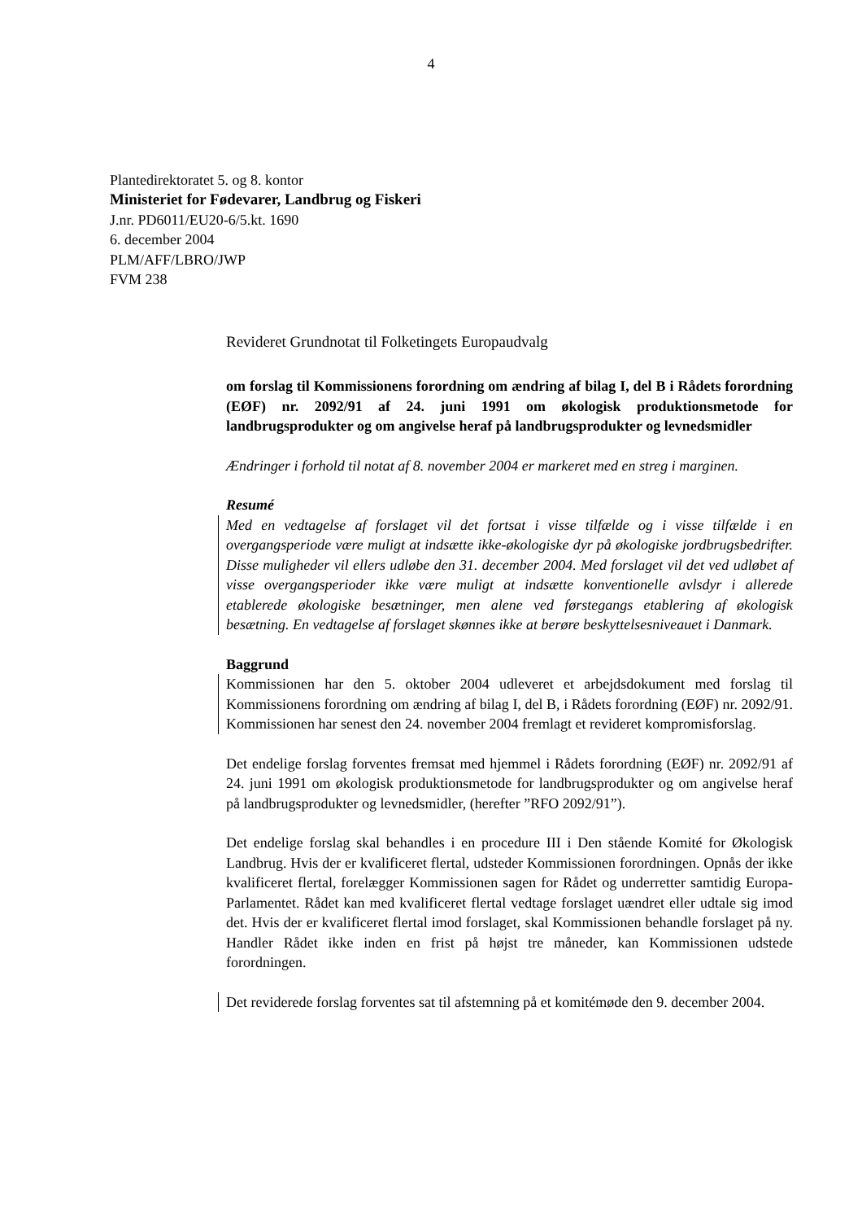4
Plantedirektoratet 5. og 8. kontor
Ministeriet for Fødevarer, Landbrug og Fiskeri
J.nr. PD6011/EU20-6/5.kt. 1690
6. december 2004
PLM/AFF/LBRO/JWP
FVM 238
Revideret Grundnotat til Folketingets Europaudvalg
om forslag til Kommissionens forordning om ændring af bilag I, del B i Rådets forordning (EØF) nr. 2092/91 af 24. juni 1991 om økologisk produktionsmetode for landbrugsprodukter og om angivelse heraf på landbrugsprodukter og levnedsmidler
Ændringer i forhold til notat af 8. november 2004 er markeret med en streg i marginen.
Resumé
Med en vedtagelse af forslaget vil det fortsat i visse tilfælde og i visse tilfælde i en overgangsperiode være muligt at indsætte ikke-økologiske dyr på økologiske jordbrugsbedrifter. Disse muligheder vil ellers udløbe den 31. december 2004. Med forslaget vil det ved udløbet af visse overgangsperioder ikke være muligt at indsætte konventionelle avlsdyr i allerede etablerede økologiske besætninger, men alene ved førstegangs etablering af økologisk besætning. En vedtagelse af forslaget skønnes ikke at berøre beskyttelsesniveauet i Danmark.
Baggrund
Kommissionen har den 5. oktober 2004 udleveret et arbejdsdokument med forslag til Kommissionens forordning om ændring af bilag I, del B, i Rådets forordning (EØF) nr. 2092/91. Kommissionen har senest den 24. november 2004 fremlagt et revideret kompromisforslag.
Det endelige forslag forventes fremsat med hjemmel i Rådets forordning (EØF) nr. 2092/91 af 24. juni 1991 om økologisk produktionsmetode for landbrugsprodukter og om angivelse heraf på landbrugsprodukter og levnedsmidler, (herefter ”RFO 2092/91”).
Det endelige forslag skal behandles i en procedure III i Den stående Komité for Økologisk Landbrug. Hvis der er kvalificeret flertal, udsteder Kommissionen forordningen. Opnås der ikke kvalificeret flertal, forelægger Kommissionen sagen for Rådet og underretter samtidig Europa-Parlamentet. Rådet kan med kvalificeret flertal vedtage forslaget uændret eller udtale sig imod det. Hvis der er kvalificeret flertal imod forslaget, skal Kommissionen behandle forslaget på ny. Handler Rådet ikke inden en frist på højst tre måneder, kan Kommissionen udstede forordningen.
Det reviderede forslag forventes sat til afstemning på et komitémøde den 9. december 2004.